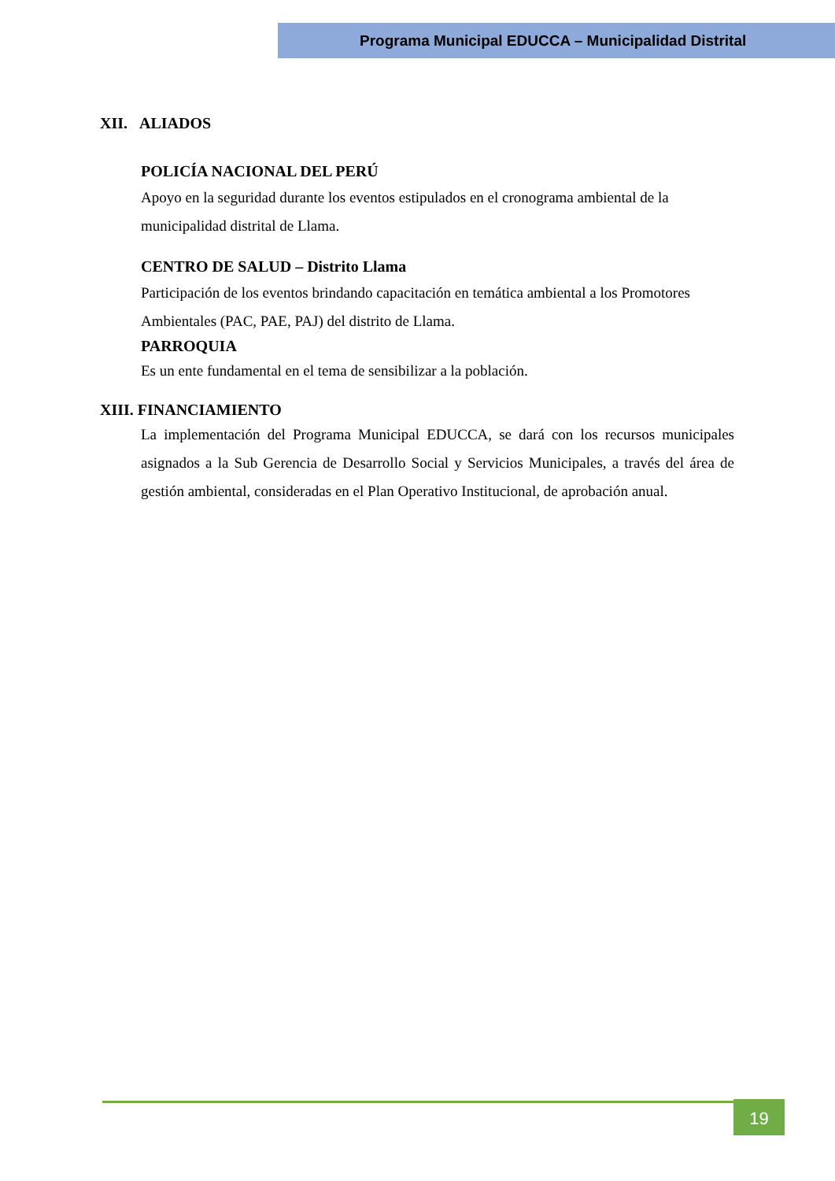Programa Municipal EDUCCA – Municipalidad Distrital
XII. ALIADOS
POLICÍA NACIONAL DEL PERÚ
Apoyo en la seguridad durante los eventos estipulados en el cronograma ambiental de la municipalidad distrital de Llama.
CENTRO DE SALUD – Distrito Llama
Participación de los eventos brindando capacitación en temática ambiental a los Promotores Ambientales (PAC, PAE, PAJ) del distrito de Llama.
PARROQUIA
Es un ente fundamental en el tema de sensibilizar a la población.
XIII. FINANCIAMIENTO
La implementación del Programa Municipal EDUCCA, se dará con los recursos municipales asignados a la Sub Gerencia de Desarrollo Social y Servicios Municipales, a través del área de gestión ambiental, consideradas en el Plan Operativo Institucional, de aprobación anual.
19